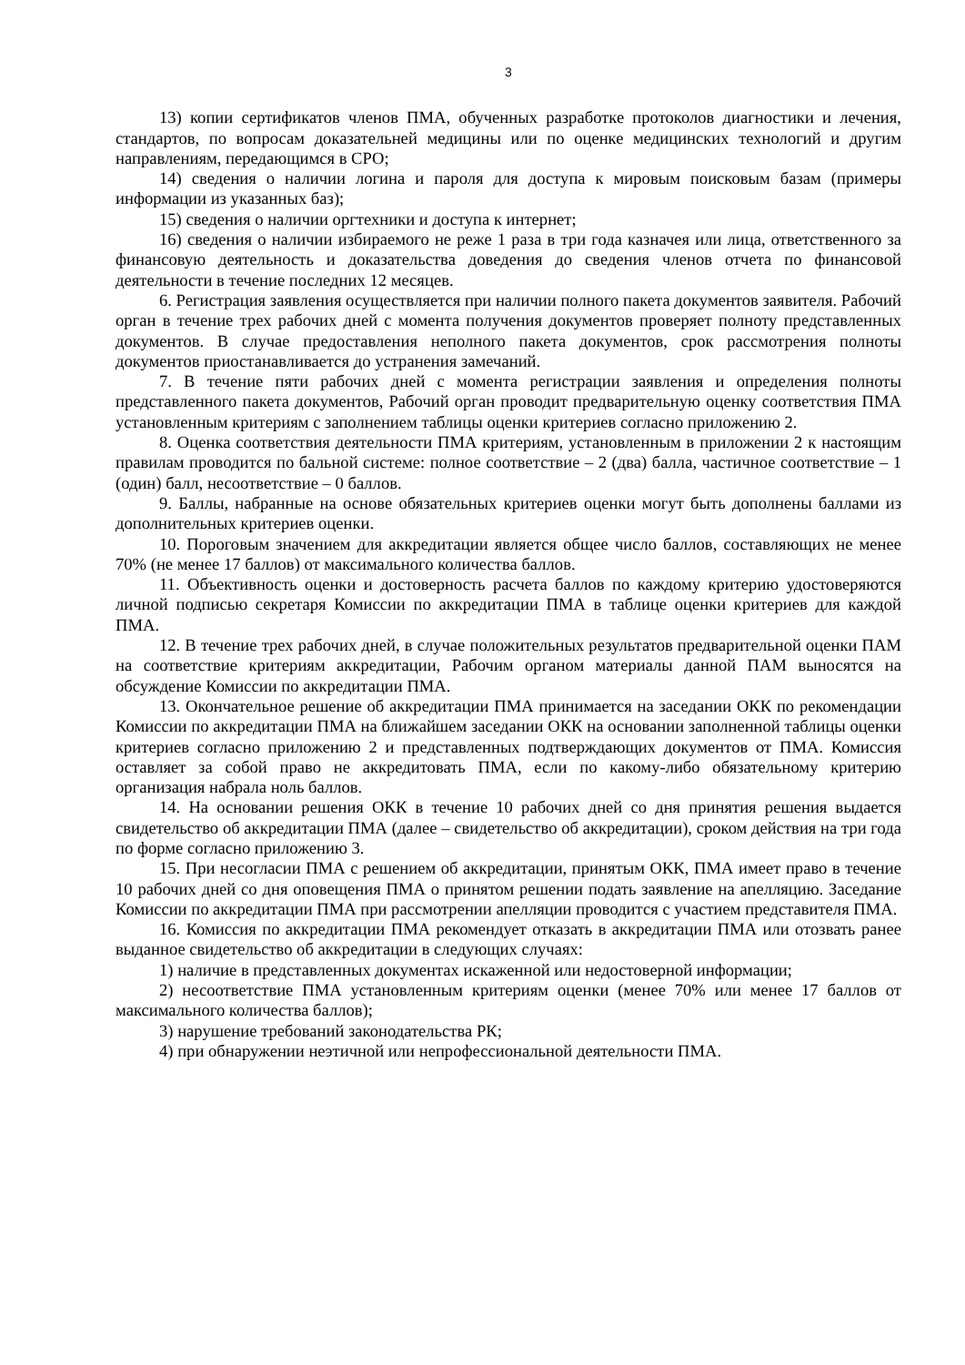3
13) копии сертификатов членов ПМА, обученных разработке протоколов диагностики и лечения, стандартов, по вопросам доказательней медицины или по оценке медицинских технологий и другим направлениям, передающимся в СРО;
14) сведения о наличии логина и пароля для доступа к мировым поисковым базам (примеры информации из указанных баз);
15) сведения о наличии оргтехники и доступа к интернет;
16) сведения о наличии избираемого не реже 1 раза в три года казначея или лица, ответственного за финансовую деятельность и доказательства доведения до сведения членов отчета по финансовой деятельности в течение последних 12 месяцев.
6. Регистрация заявления осуществляется при наличии полного пакета документов заявителя. Рабочий орган в течение трех рабочих дней с момента получения документов проверяет полноту представленных документов. В случае предоставления неполного пакета документов, срок рассмотрения полноты документов приостанавливается до устранения замечаний.
7. В течение пяти рабочих дней с момента регистрации заявления и определения полноты представленного пакета документов, Рабочий орган проводит предварительную оценку соответствия ПМА установленным критериям с заполнением таблицы оценки критериев согласно приложению 2.
8. Оценка соответствия деятельности ПМА критериям, установленным в приложении 2 к настоящим правилам проводится по бальной системе: полное соответствие – 2 (два) балла, частичное соответствие – 1 (один) балл, несоответствие – 0 баллов.
9. Баллы, набранные на основе обязательных критериев оценки могут быть дополнены баллами из дополнительных критериев оценки.
10. Пороговым значением для аккредитации является общее число баллов, составляющих не менее 70% (не менее 17 баллов) от максимального количества баллов.
11. Объективность оценки и достоверность расчета баллов по каждому критерию удостоверяются личной подписью секретаря Комиссии по аккредитации ПМА в таблице оценки критериев для каждой ПМА.
12. В течение трех рабочих дней, в случае положительных результатов предварительной оценки ПАМ на соответствие критериям аккредитации, Рабочим органом материалы данной ПАМ выносятся на обсуждение Комиссии по аккредитации ПМА.
13. Окончательное решение об аккредитации ПМА принимается на заседании ОКК по рекомендации Комиссии по аккредитации ПМА на ближайшем заседании ОКК на основании заполненной таблицы оценки критериев согласно приложению 2 и представленных подтверждающих документов от ПМА. Комиссия оставляет за собой право не аккредитовать ПМА, если по какому-либо обязательному критерию организация набрала ноль баллов.
14. На основании решения ОКК в течение 10 рабочих дней со дня принятия решения выдается свидетельство об аккредитации ПМА (далее – свидетельство об аккредитации), сроком действия на три года по форме согласно приложению 3.
15. При несогласии ПМА с решением об аккредитации, принятым ОКК, ПМА имеет право в течение 10 рабочих дней со дня оповещения ПМА о принятом решении подать заявление на апелляцию. Заседание Комиссии по аккредитации ПМА при рассмотрении апелляции проводится с участием представителя ПМА.
16. Комиссия по аккредитации ПМА рекомендует отказать в аккредитации ПМА или отозвать ранее выданное свидетельство об аккредитации в следующих случаях:
1) наличие в представленных документах искаженной или недостоверной информации;
2) несоответствие ПМА установленным критериям оценки (менее 70% или менее 17 баллов от максимального количества баллов);
3) нарушение требований законодательства РК;
4) при обнаружении неэтичной или непрофессиональной деятельности ПМА.